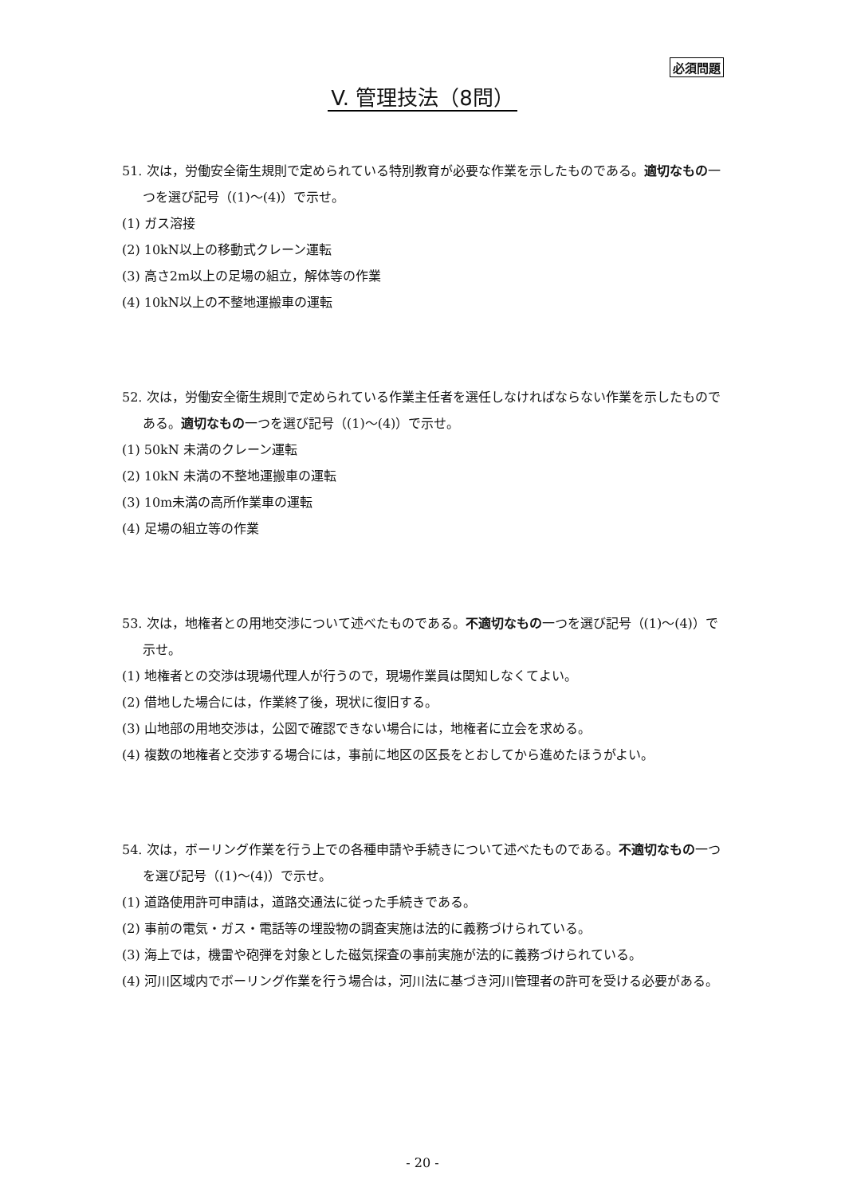必須問題
V. 管理技法（8問）
51. 次は，労働安全衛生規則で定められている特別教育が必要な作業を示したものである。適切なもの一つを選び記号（(1)～(4)）で示せ。
(1) ガス溶接
(2) 10kN以上の移動式クレーン運転
(3) 高さ2m以上の足場の組立，解体等の作業
(4) 10kN以上の不整地運搬車の運転
52. 次は，労働安全衛生規則で定められている作業主任者を選任しなければならない作業を示したものである。適切なもの一つを選び記号（(1)～(4)）で示せ。
(1) 50kN 未満のクレーン運転
(2) 10kN 未満の不整地運搬車の運転
(3) 10m未満の高所作業車の運転
(4) 足場の組立等の作業
53. 次は，地権者との用地交渉について述べたものである。不適切なもの一つを選び記号（(1)～(4)）で示せ。
(1) 地権者との交渉は現場代理人が行うので，現場作業員は関知しなくてよい。
(2) 借地した場合には，作業終了後，現状に復旧する。
(3) 山地部の用地交渉は，公図で確認できない場合には，地権者に立会を求める。
(4) 複数の地権者と交渉する場合には，事前に地区の区長をとおしてから進めたほうがよい。
54. 次は，ボーリング作業を行う上での各種申請や手続きについて述べたものである。不適切なもの一つを選び記号（(1)～(4)）で示せ。
(1) 道路使用許可申請は，道路交通法に従った手続きである。
(2) 事前の電気・ガス・電話等の埋設物の調査実施は法的に義務づけられている。
(3) 海上では，機雷や砲弾を対象とした磁気探査の事前実施が法的に義務づけられている。
(4) 河川区域内でボーリング作業を行う場合は，河川法に基づき河川管理者の許可を受ける必要がある。
- 20 -